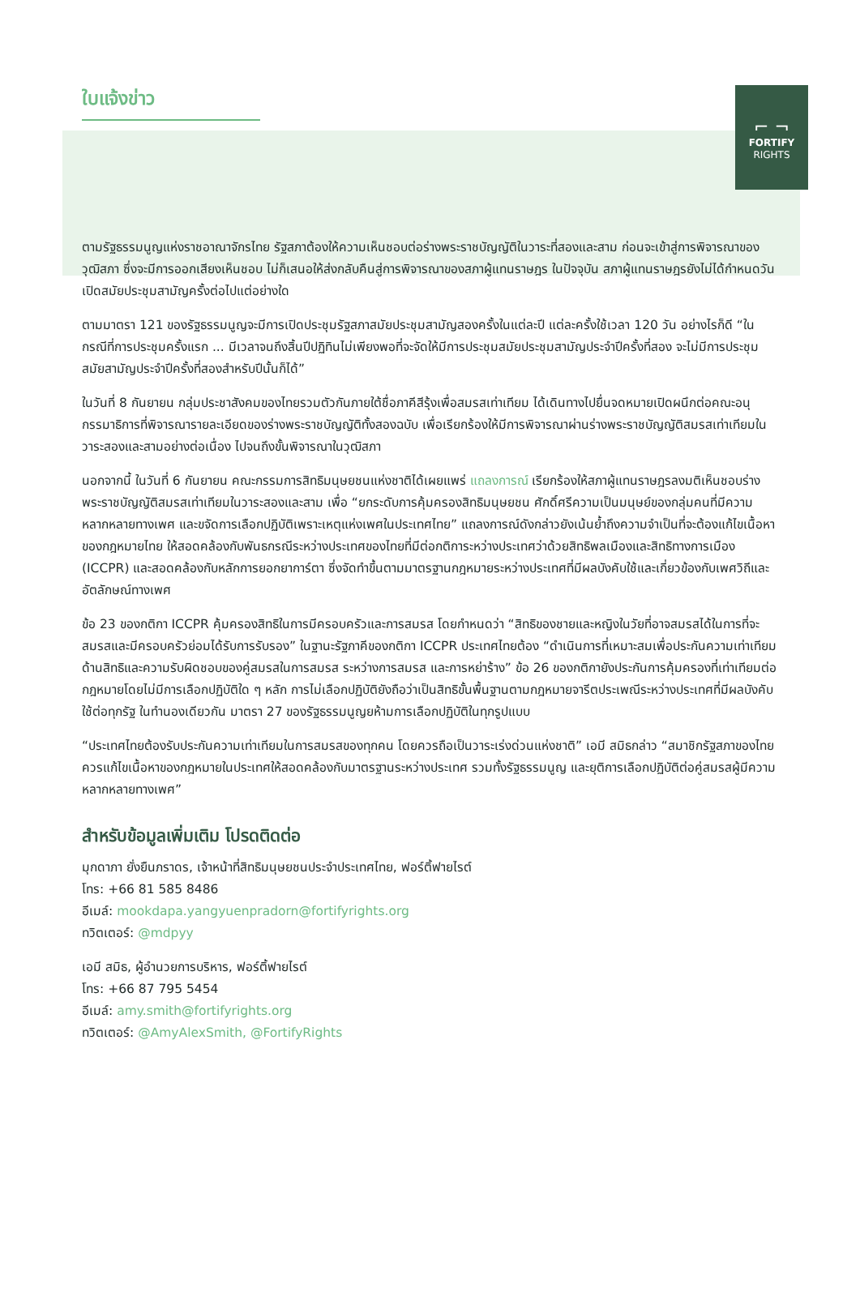⌐ ¬
FORTIFY
RIGHTS
ใบแจ้งข่าว
ตามรัฐธรรมนูญแห่งราชอาณาจักรไทย รัฐสภาต้องให้ความเห็นชอบต่อร่างพระราชบัญญัติในวาระที่สองและสาม ก่อนจะเข้าสู่การพิจารณาของวุฒิสภา ซึ่งจะมีการออกเสียงเห็นชอบ ไม่ก็เสนอให้ส่งกลับคืนสู่การพิจารณาของสภาผู้แทนราษฎร ในปัจจุบัน สภาผู้แทนราษฎรยังไม่ได้กำหนดวันเปิดสมัยประชุมสามัญครั้งต่อไปแต่อย่างใด
ตามมาตรา 121 ของรัฐธรรมนูญจะมีการเปิดประชุมรัฐสภาสมัยประชุมสามัญสองครั้งในแต่ละปี แต่ละครั้งใช้เวลา 120 วัน อย่างไรก็ดี “ในกรณีที่การประชุมครั้งแรก ... มีเวลาจนถึงสิ้นปีปฏิทินไม่เพียงพอที่จะจัดให้มีการประชุมสมัยประชุมสามัญประจำปีครั้งที่สอง จะไม่มีการประชุมสมัยสามัญประจำปีครั้งที่สองสำหรับปีนั้นก็ได้”
ในวันที่ 8 กันยายน กลุ่มประชาสังคมของไทยรวมตัวกันภายใต้ชื่อภาคีสีรุ้งเพื่อสมรสเท่าเทียม ได้เดินทางไปยื่นจดหมายเปิดผนึกต่อคณะอนุกรรมาธิการที่พิจารณารายละเอียดของร่างพระราชบัญญัติทั้งสองฉบับ เพื่อเรียกร้องให้มีการพิจารณาผ่านร่างพระราชบัญญัติสมรสเท่าเทียมในวาระสองและสามอย่างต่อเนื่อง ไปจนถึงขั้นพิจารณาในวุฒิสภา
นอกจากนี้ ในวันที่ 6 กันยายน คณะกรรมการสิทธิมนุษยชนแห่งชาติได้เผยแพร่ แถลงการณ์ เรียกร้องให้สภาผู้แทนราษฎรลงมติเห็นชอบร่างพระราชบัญญัติสมรสเท่าเทียมในวาระสองและสาม เพื่อ “ยกระดับการคุ้มครองสิทธิมนุษยชน ศักดิ์ศรีความเป็นมนุษย์ของกลุ่มคนที่มีความหลากหลายทางเพศ และขจัดการเลือกปฏิบัติเพราะเหตุแห่งเพศในประเทศไทย” แถลงการณ์ดังกล่าวยังเน้นย้ำถึงความจำเป็นที่จะต้องแก้ไขเนื้อหาของกฎหมายไทย ให้สอดคล้องกับพันธกรณีระหว่างประเทศของไทยที่มีต่อกติการะหว่างประเทศว่าด้วยสิทธิพลเมืองและสิทธิทางการเมือง (ICCPR) และสอดคล้องกับหลักการยอกยาการ์ตา ซึ่งจัดทำขึ้นตามมาตรฐานกฎหมายระหว่างประเทศที่มีผลบังคับใช้และเกี่ยวข้องกับเพศวิถีและอัตลักษณ์ทางเพศ
ข้อ 23 ของกติกา ICCPR คุ้มครองสิทธิในการมีครอบครัวและการสมรส โดยกำหนดว่า “สิทธิของชายและหญิงในวัยที่อาจสมรสได้ในการที่จะสมรสและมีครอบครัวย่อมได้รับการรับรอง” ในฐานะรัฐภาคีของกติกา ICCPR ประเทศไทยต้อง “ดำเนินการที่เหมาะสมเพื่อประกันความเท่าเทียมด้านสิทธิและความรับผิดชอบของคู่สมรสในการสมรส ระหว่างการสมรส และการหย่าร้าง” ข้อ 26 ของกติกายังประกันการคุ้มครองที่เท่าเทียมต่อกฎหมายโดยไม่มีการเลือกปฏิบัติใด ๆ หลัก การไม่เลือกปฏิบัติยังถือว่าเป็นสิทธิขั้นพื้นฐานตามกฎหมายจารีตประเพณีระหว่างประเทศที่มีผลบังคับใช้ต่อทุกรัฐ ในทำนองเดียวกัน มาตรา 27 ของรัฐธรรมนูญยห้ามการเลือกปฏิบัติในทุกรูปแบบ
“ประเทศไทยต้องรับประกันความเท่าเทียมในการสมรสของทุกคน โดยควรถือเป็นวาระเร่งด่วนแห่งชาติ” เอมี สมิธกล่าว “สมาชิกรัฐสภาของไทยควรแก้ไขเนื้อหาของกฎหมายในประเทศให้สอดคล้องกับมาตรฐานระหว่างประเทศ รวมทั้งรัฐธรรมนูญ และยุติการเลือกปฏิบัติต่อคู่สมรสผู้มีความหลากหลายทางเพศ”
สำหรับข้อมูลเพิ่มเติม โปรดติดต่อ
มุกดาภา ยั่งยืนภราดร, เจ้าหน้าที่สิทธิมนุษยชนประจำประเทศไทย, ฟอร์ติ้ฟายไรต์
โทร: +66 81 585 8486
อีเมล์: mookdapa.yangyuenpradorn@fortifyrights.org
ทวิตเตอร์: @mdpyy
เอมี สมิธ, ผู้อำนวยการบริหาร, ฟอร์ติ้ฟายไรต์
โทร: +66 87 795 5454
อีเมล์: amy.smith@fortifyrights.org
ทวิตเตอร์: @AmyAlexSmith, @FortifyRights